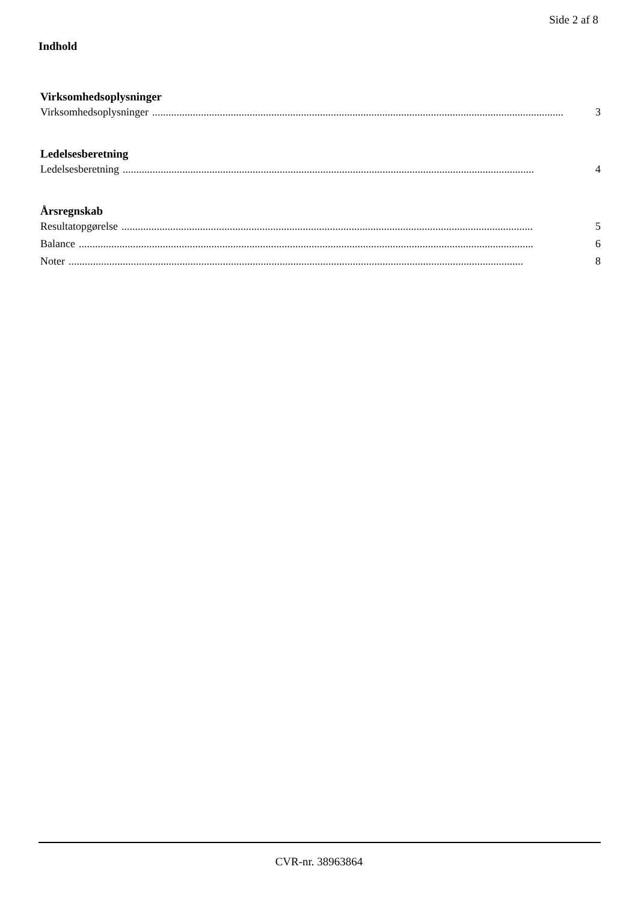Side 2 af 8
Indhold
Virksomhedsoplysninger
Virksomhedsoplysninger........................................................................................................................................................ 3
Ledelsesberetning
Ledelsesberetning........................................................................................................................................................ 4
Årsregnskab
Resultatopgørelse........................................................................................................................................................ 5
Balance........................................................................................................................................................................ 6
Noter........................................................................................................................................................................ 8
CVR-nr. 38963864